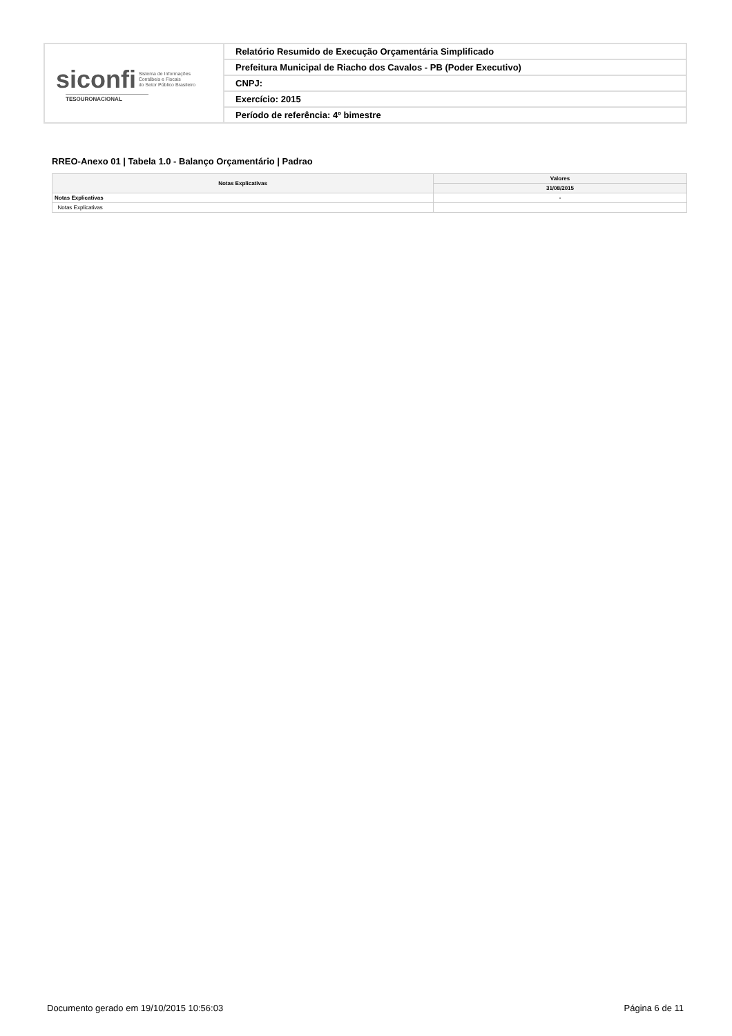| siconfi Sistema de Informações Contábeis e Fiscais do Setor Público Brasileiro TESOURONACIONAL | Relatório Resumido de Execução Orçamentária Simplificado |
| | Prefeitura Municipal de Riacho dos Cavalos - PB (Poder Executivo) |
| | CNPJ: |
| | Exercício: 2015 |
| | Período de referência: 4º bimestre |
RREO-Anexo 01 | Tabela 1.0 - Balanço Orçamentário | Padrao
| Notas Explicativas | Valores |
| --- | --- |
| | 31/08/2015 |
| Notas Explicativas | - |
| Notas Explicativas | |
Documento gerado em 19/10/2015 10:56:03 Página 6 de 11